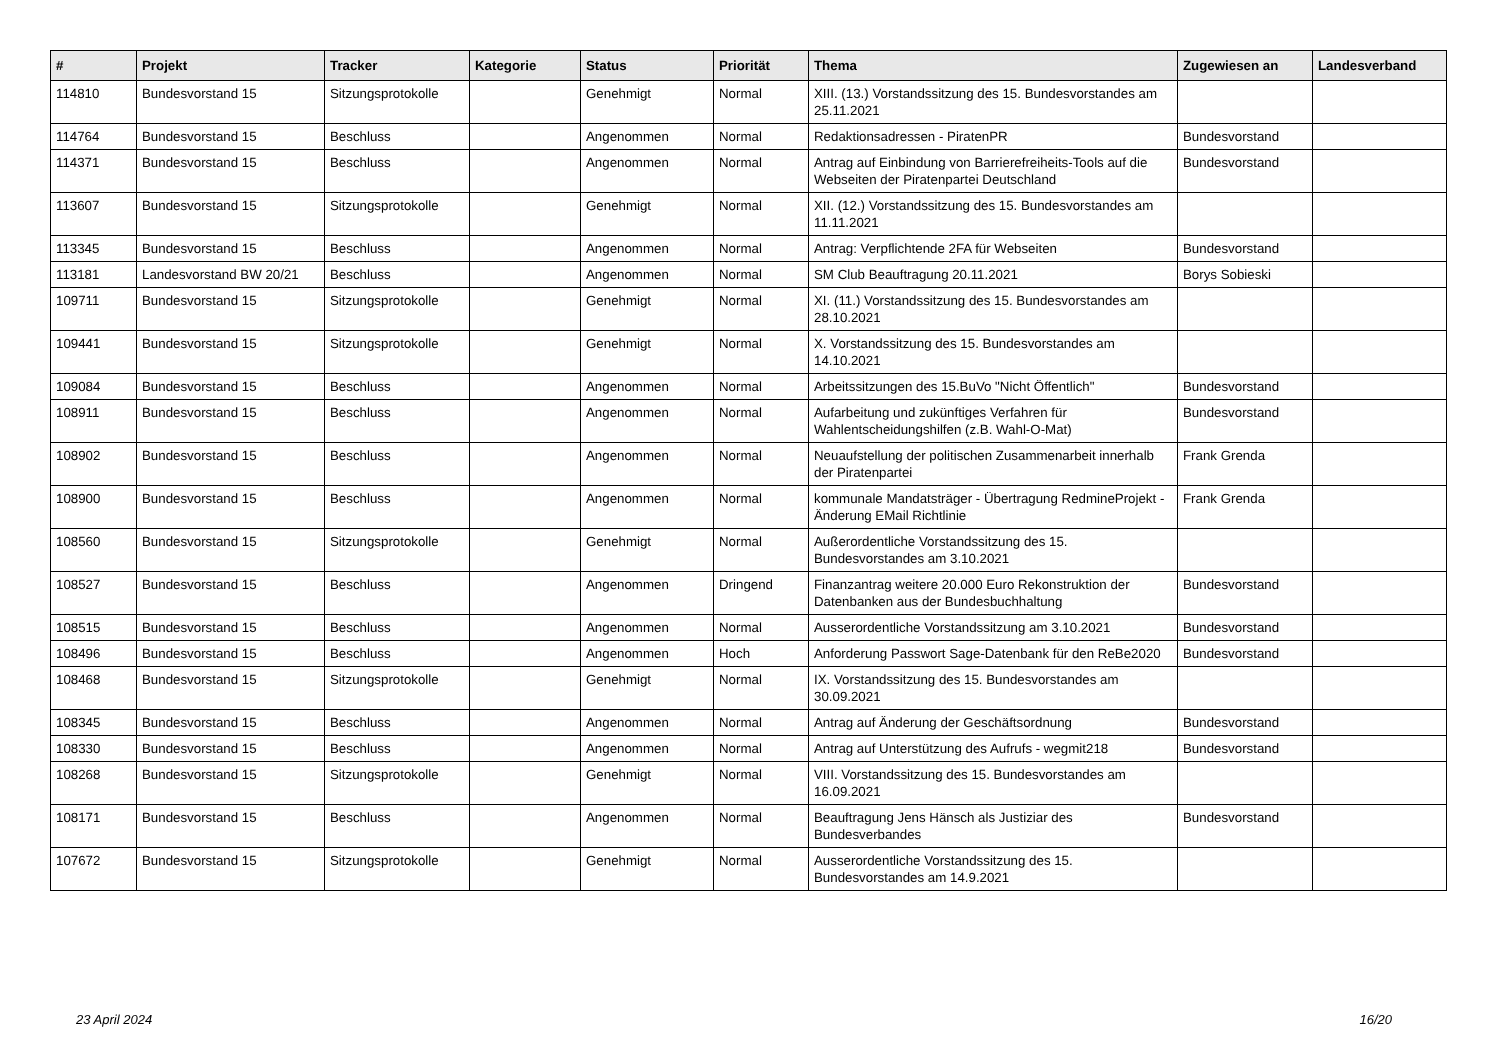| # | Projekt | Tracker | Kategorie | Status | Priorität | Thema | Zugewiesen an | Landesverband |
| --- | --- | --- | --- | --- | --- | --- | --- | --- |
| 114810 | Bundesvorstand 15 | Sitzungsprotokolle | | Genehmigt | Normal | XIII. (13.) Vorstandssitzung des 15. Bundesvorstandes am 25.11.2021 | | |
| 114764 | Bundesvorstand 15 | Beschluss | | Angenommen | Normal | Redaktionsadressen - PiratenPR | Bundesvorstand | |
| 114371 | Bundesvorstand 15 | Beschluss | | Angenommen | Normal | Antrag auf Einbindung von Barrierefreiheits-Tools auf die Webseiten der Piratenpartei Deutschland | Bundesvorstand | |
| 113607 | Bundesvorstand 15 | Sitzungsprotokolle | | Genehmigt | Normal | XII. (12.) Vorstandssitzung des 15. Bundesvorstandes am 11.11.2021 | | |
| 113345 | Bundesvorstand 15 | Beschluss | | Angenommen | Normal | Antrag: Verpflichtende 2FA für Webseiten | Bundesvorstand | |
| 113181 | Landesvorstand BW 20/21 | Beschluss | | Angenommen | Normal | SM Club Beauftragung 20.11.2021 | Borys Sobieski | |
| 109711 | Bundesvorstand 15 | Sitzungsprotokolle | | Genehmigt | Normal | XI. (11.) Vorstandssitzung des 15. Bundesvorstandes am 28.10.2021 | | |
| 109441 | Bundesvorstand 15 | Sitzungsprotokolle | | Genehmigt | Normal | X. Vorstandssitzung des 15. Bundesvorstandes am 14.10.2021 | | |
| 109084 | Bundesvorstand 15 | Beschluss | | Angenommen | Normal | Arbeitssitzungen des 15.BuVo "Nicht Öffentlich" | Bundesvorstand | |
| 108911 | Bundesvorstand 15 | Beschluss | | Angenommen | Normal | Aufarbeitung und zukünftiges Verfahren für Wahlentscheidungshilfen (z.B. Wahl-O-Mat) | Bundesvorstand | |
| 108902 | Bundesvorstand 15 | Beschluss | | Angenommen | Normal | Neuaufstellung der politischen Zusammenarbeit innerhalb der Piratenpartei | Frank Grenda | |
| 108900 | Bundesvorstand 15 | Beschluss | | Angenommen | Normal | kommunale Mandatsträger - Übertragung RedmineProjekt - Änderung EMail Richtlinie | Frank Grenda | |
| 108560 | Bundesvorstand 15 | Sitzungsprotokolle | | Genehmigt | Normal | Außerordentliche Vorstandssitzung des 15. Bundesvorstandes am 3.10.2021 | | |
| 108527 | Bundesvorstand 15 | Beschluss | | Angenommen | Dringend | Finanzantrag weitere 20.000 Euro Rekonstruktion der Datenbanken aus der Bundesbuchhaltung | Bundesvorstand | |
| 108515 | Bundesvorstand 15 | Beschluss | | Angenommen | Normal | Ausserordentliche Vorstandssitzung am 3.10.2021 | Bundesvorstand | |
| 108496 | Bundesvorstand 15 | Beschluss | | Angenommen | Hoch | Anforderung Passwort Sage-Datenbank für den ReBe2020 | Bundesvorstand | |
| 108468 | Bundesvorstand 15 | Sitzungsprotokolle | | Genehmigt | Normal | IX. Vorstandssitzung des 15. Bundesvorstandes am 30.09.2021 | | |
| 108345 | Bundesvorstand 15 | Beschluss | | Angenommen | Normal | Antrag auf Änderung der Geschäftsordnung | Bundesvorstand | |
| 108330 | Bundesvorstand 15 | Beschluss | | Angenommen | Normal | Antrag auf Unterstützung des Aufrufs - wegmit218 | Bundesvorstand | |
| 108268 | Bundesvorstand 15 | Sitzungsprotokolle | | Genehmigt | Normal | VIII. Vorstandssitzung des 15. Bundesvorstandes am 16.09.2021 | | |
| 108171 | Bundesvorstand 15 | Beschluss | | Angenommen | Normal | Beauftragung Jens Hänsch als Justiziar des Bundesverbandes | Bundesvorstand | |
| 107672 | Bundesvorstand 15 | Sitzungsprotokolle | | Genehmigt | Normal | Ausserordentliche Vorstandssitzung des 15. Bundesvorstandes am 14.9.2021 | | |
23 April 2024 16/20